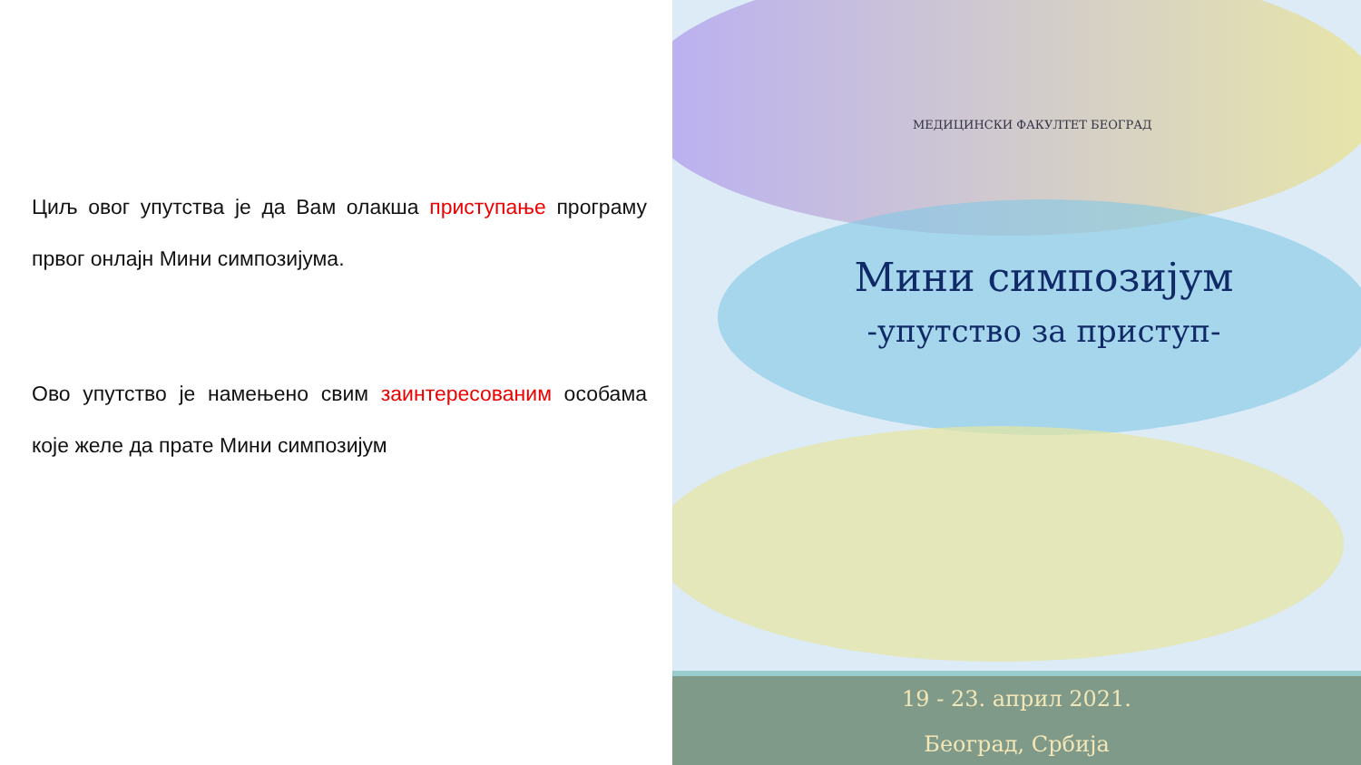Циљ овог упутства је да Вам олакша приступање програму првог онлајн Мини симпозијума.
Ово упутство је намењено свим заинтересованим особама које желе да прате Мини симпозијум
МЕДИЦИНСКИ ФАКУЛТЕТ БЕОГРАД
Мини симпозијум
-упутство за приступ-
19 - 23. април 2021.
Београд, Србија